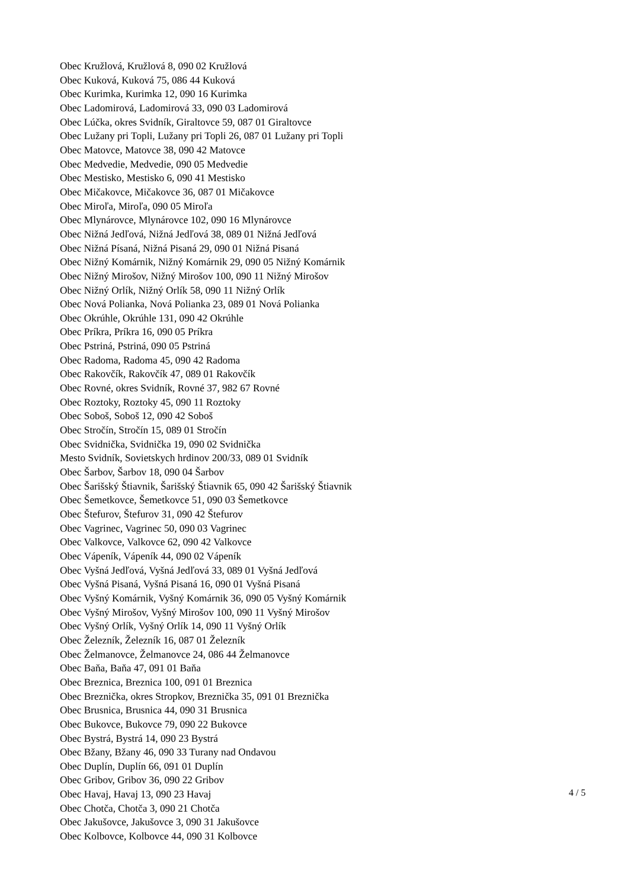Obec Kružlová, Kružlová 8, 090 02 Kružlová
Obec Kuková, Kuková 75, 086 44 Kuková
Obec Kurimka, Kurimka 12, 090 16 Kurimka
Obec Ladomirová, Ladomirová 33, 090 03 Ladomirová
Obec Lúčka, okres Svidník, Giraltovce 59, 087 01 Giraltovce
Obec Lužany pri Topli, Lužany pri Topli 26, 087 01 Lužany pri Topli
Obec Matovce, Matovce 38, 090 42 Matovce
Obec Medvedie, Medvedie, 090 05 Medvedie
Obec Mestisko, Mestisko 6, 090 41 Mestisko
Obec Mičakovce, Mičakovce 36, 087 01 Mičakovce
Obec Miroľa, Miroľa, 090 05 Miroľa
Obec Mlynárovce, Mlynárovce 102, 090 16 Mlynárovce
Obec Nižná Jedľová, Nižná Jedľová 38, 089 01 Nižná Jedľová
Obec Nižná Písaná, Nižná Pisaná 29, 090 01 Nižná Pisaná
Obec Nižný Komárnik, Nižný Komárnik 29, 090 05 Nižný Komárnik
Obec Nižný Mirošov, Nižný Mirošov 100, 090 11 Nižný Mirošov
Obec Nižný Orlík, Nižný Orlík 58, 090 11 Nižný Orlík
Obec Nová Polianka, Nová Polianka 23, 089 01 Nová Polianka
Obec Okrúhle, Okrúhle 131, 090 42 Okrúhle
Obec Príkra, Príkra 16, 090 05 Príkra
Obec Pstriná, Pstriná, 090 05 Pstriná
Obec Radoma, Radoma 45, 090 42 Radoma
Obec Rakovčík, Rakovčík 47, 089 01 Rakovčík
Obec Rovné, okres Svidník, Rovné 37, 982 67 Rovné
Obec Roztoky, Roztoky 45, 090 11 Roztoky
Obec Soboš, Soboš 12, 090 42 Soboš
Obec Stročín, Stročín 15, 089 01 Stročín
Obec Svidnička, Svidnička 19, 090 02 Svidnička
Mesto Svidník, Sovietskych hrdinov 200/33, 089 01 Svidník
Obec Šarbov, Šarbov 18, 090 04 Šarbov
Obec Šarišský Štiavnik, Šarišský Štiavnik 65, 090 42 Šarišský Štiavnik
Obec Šemetkovce, Šemetkovce 51, 090 03 Šemetkovce
Obec Štefurov, Štefurov 31, 090 42 Štefurov
Obec Vagrinec, Vagrinec 50, 090 03 Vagrinec
Obec Valkovce, Valkovce 62, 090 42 Valkovce
Obec Vápeník, Vápeník 44, 090 02 Vápeník
Obec Vyšná Jedľová, Vyšná Jedľová 33, 089 01 Vyšná Jedľová
Obec Vyšná Pisaná, Vyšná Pisaná 16, 090 01 Vyšná Pisaná
Obec Vyšný Komárnik, Vyšný Komárnik 36, 090 05 Vyšný Komárnik
Obec Vyšný Mirošov, Vyšný Mirošov 100, 090 11 Vyšný Mirošov
Obec Vyšný Orlík, Vyšný Orlík 14, 090 11 Vyšný Orlík
Obec Železník, Železník 16, 087 01 Železník
Obec Želmanovce, Želmanovce 24, 086 44 Želmanovce
Obec Baňa, Baňa 47, 091 01 Baňa
Obec Breznica, Breznica 100, 091 01 Breznica
Obec Breznička, okres Stropkov, Breznička 35, 091 01 Breznička
Obec Brusnica, Brusnica 44, 090 31 Brusnica
Obec Bukovce, Bukovce 79, 090 22 Bukovce
Obec Bystrá, Bystrá 14, 090 23 Bystrá
Obec Bžany, Bžany 46, 090 33 Turany nad Ondavou
Obec Duplín, Duplín 66, 091 01 Duplín
Obec Gribov, Gribov 36, 090 22 Gribov
Obec Havaj, Havaj 13, 090 23 Havaj
Obec Chotča, Chotča 3, 090 21 Chotča
Obec Jakušovce, Jakušovce 3, 090 31 Jakušovce
Obec Kolbovce, Kolbovce 44, 090 31 Kolbovce
4 / 5